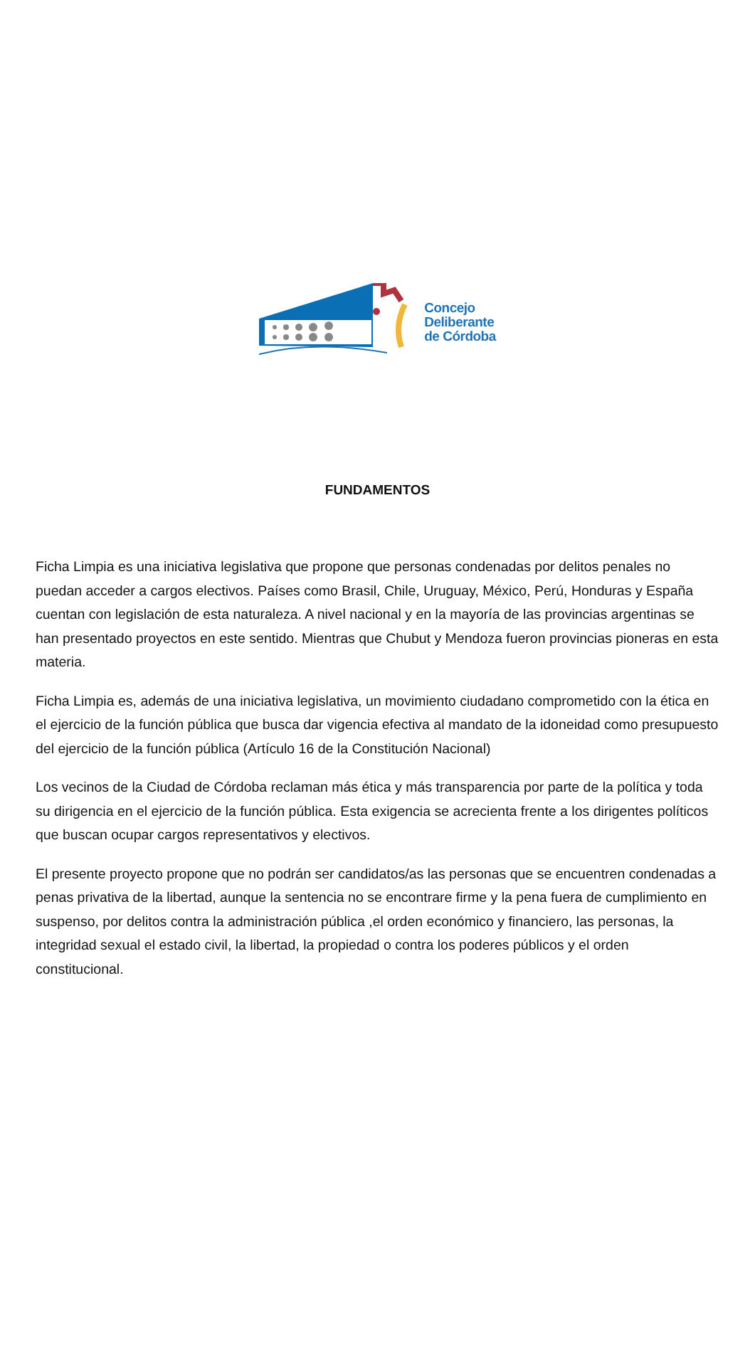Concejo
Deliberante
de Córdoba
FUNDAMENTOS
Ficha Limpia es una iniciativa legislativa que propone que personas condenadas por delitos penales no puedan acceder a cargos electivos. Países como Brasil, Chile, Uruguay, México, Perú, Honduras y España cuentan con legislación de esta naturaleza. A nivel nacional y en la mayoría de las provincias argentinas se han presentado proyectos en este sentido. Mientras que Chubut y Mendoza fueron provincias pioneras en esta materia.
Ficha Limpia es, además de una iniciativa legislativa, un movimiento ciudadano comprometido con la ética en el ejercicio de la función pública que busca dar vigencia efectiva al mandato de la idoneidad como presupuesto del ejercicio de la función pública (Artículo 16 de la Constitución Nacional)
Los vecinos de la Ciudad de Córdoba reclaman más ética y más transparencia por parte de la política y toda su dirigencia en el ejercicio de la función pública. Esta exigencia se acrecienta frente a los dirigentes políticos que buscan ocupar cargos representativos y electivos.
El presente proyecto propone que no podrán ser candidatos/as las personas que se encuentren condenadas a penas privativa de la libertad, aunque la sentencia no se encontrare firme y la pena fuera de cumplimiento en suspenso, por delitos contra la administración pública ,el orden económico y financiero, las personas, la integridad sexual el estado civil, la libertad, la propiedad o contra los poderes públicos y el orden constitucional.